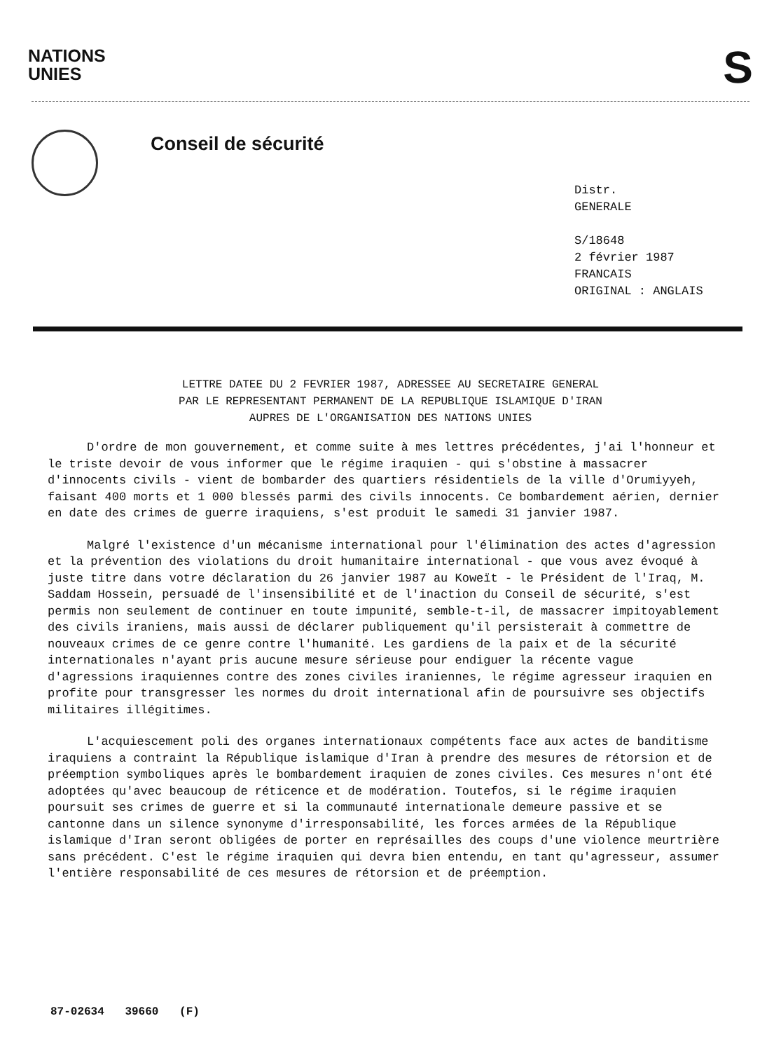NATIONS
UNIES
S
Conseil de sécurité
Distr.
GENERALE
S/18648
2 février 1987
FRANCAIS
ORIGINAL : ANGLAIS
LETTRE DATEE DU 2 FEVRIER 1987, ADRESSEE AU SECRETAIRE GENERAL
PAR LE REPRESENTANT PERMANENT DE LA REPUBLIQUE ISLAMIQUE D'IRAN
AUPRES DE L'ORGANISATION DES NATIONS UNIES
D'ordre de mon gouvernement, et comme suite à mes lettres précédentes, j'ai l'honneur et le triste devoir de vous informer que le régime iraquien - qui s'obstine à massacrer d'innocents civils - vient de bombarder des quartiers résidentiels de la ville d'Orumiyyeh, faisant 400 morts et 1 000 blessés parmi des civils innocents. Ce bombardement aérien, dernier en date des crimes de guerre iraquiens, s'est produit le samedi 31 janvier 1987.
Malgré l'existence d'un mécanisme international pour l'élimination des actes d'agression et la prévention des violations du droit humanitaire international - que vous avez évoqué à juste titre dans votre déclaration du 26 janvier 1987 au Koweït - le Président de l'Iraq, M. Saddam Hossein, persuadé de l'insensibilité et de l'inaction du Conseil de sécurité, s'est permis non seulement de continuer en toute impunité, semble-t-il, de massacrer impitoyablement des civils iraniens, mais aussi de déclarer publiquement qu'il persisterait à commettre de nouveaux crimes de ce genre contre l'humanité. Les gardiens de la paix et de la sécurité internationales n'ayant pris aucune mesure sérieuse pour endiguer la récente vague d'agressions iraquiennes contre des zones civiles iraniennes, le régime agresseur iraquien en profite pour transgresser les normes du droit international afin de poursuivre ses objectifs militaires illégitimes.
L'acquiescement poli des organes internationaux compétents face aux actes de banditisme iraquiens a contraint la République islamique d'Iran à prendre des mesures de rétorsion et de préemption symboliques après le bombardement iraquien de zones civiles. Ces mesures n'ont été adoptées qu'avec beaucoup de réticence et de modération. Toutefos, si le régime iraquien poursuit ses crimes de guerre et si la communauté internationale demeure passive et se cantonne dans un silence synonyme d'irresponsabilité, les forces armées de la République islamique d'Iran seront obligées de porter en représailles des coups d'une violence meurtrière sans précédent. C'est le régime iraquien qui devra bien entendu, en tant qu'agresseur, assumer l'entière responsabilité de ces mesures de rétorsion et de préemption.
87-02634 39660 (F)